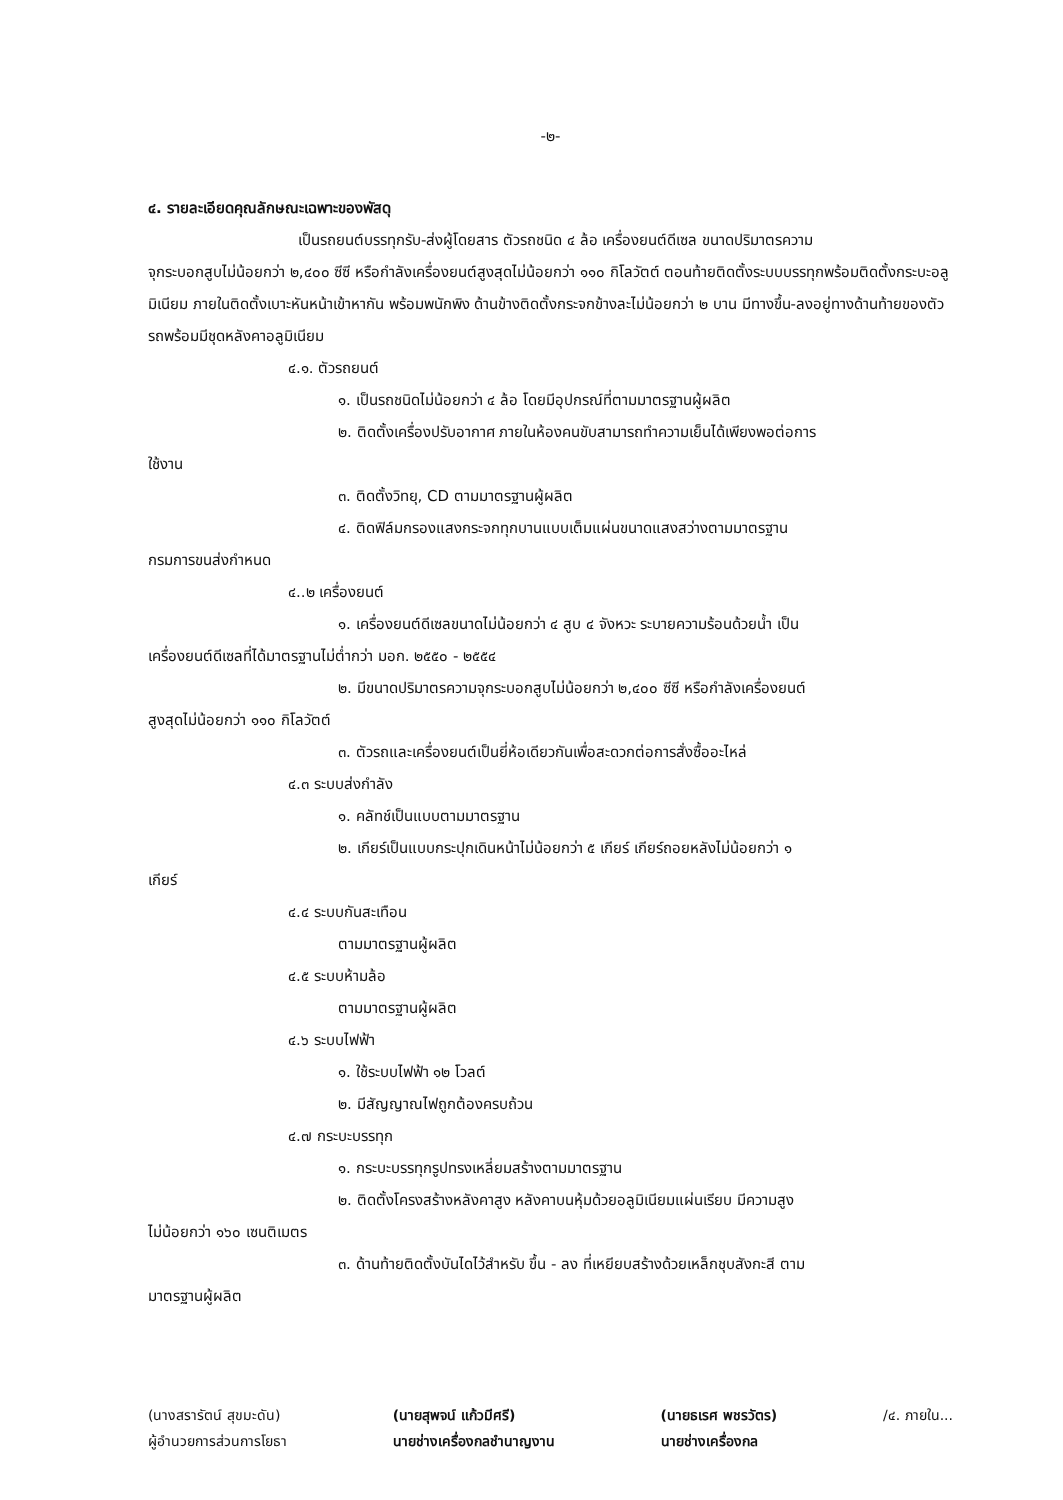-๒-
๔. รายละเอียดคุณลักษณะเฉพาะของพัสดุ
เป็นรถยนต์บรรทุกรับ-ส่งผู้โดยสาร ตัวรถชนิด ๔ ล้อ เครื่องยนต์ดีเซล ขนาดปริมาตรความ
จุกระบอกสูบไม่น้อยกว่า ๒,๔๐๐ ซีซี หรือกำลังเครื่องยนต์สูงสุดไม่น้อยกว่า ๑๑๐ กิโลวัตต์ ตอนท้ายติดตั้งระบบบรรทุกพร้อมติดตั้งกระบะอลูมิเนียม ภายในติดตั้งเบาะหันหน้าเข้าหากัน พร้อมพนักพิง ด้านข้างติดตั้งกระจกข้างละไม่น้อยกว่า ๒ บาน มีทางขึ้น-ลงอยู่ทางด้านท้ายของตัวรถพร้อมมีชุดหลังคาอลูมิเนียม
๔.๑. ตัวรถยนต์
๑. เป็นรถชนิดไม่น้อยกว่า ๔ ล้อ โดยมีอุปกรณ์ที่ตามมาตรฐานผู้ผลิต
๒. ติดตั้งเครื่องปรับอากาศ ภายในห้องคนขับสามารถทำความเย็นได้เพียงพอต่อการ
ใช้งาน
๓. ติดตั้งวิทยุ, CD ตามมาตรฐานผู้ผลิต
๔. ติดฟิล์มกรองแสงกระจกทุกบานแบบเต็มแผ่นขนาดแสงสว่างตามมาตรฐาน
กรมการขนส่งกำหนด
๔..๒ เครื่องยนต์
๑. เครื่องยนต์ดีเซลขนาดไม่น้อยกว่า ๔ สูบ ๔ จังหวะ ระบายความร้อนด้วยน้ำ เป็น
เครื่องยนต์ดีเซลที่ได้มาตรฐานไม่ต่ำกว่า มอก. ๒๕๕๐ - ๒๕๕๔
๒. มีขนาดปริมาตรความจุกระบอกสูบไม่น้อยกว่า ๒,๔๐๐ ซีซี หรือกำลังเครื่องยนต์
สูงสุดไม่น้อยกว่า ๑๑๐ กิโลวัตต์
๓. ตัวรถและเครื่องยนต์เป็นยี่ห้อเดียวกันเพื่อสะดวกต่อการสั่งซื้ออะไหล่
๔.๓ ระบบส่งกำลัง
๑. คลัทช์เป็นแบบตามมาตรฐาน
๒. เกียร์เป็นแบบกระปุกเดินหน้าไม่น้อยกว่า ๕ เกียร์ เกียร์ถอยหลังไม่น้อยกว่า ๑
เกียร์
๔.๔ ระบบกันสะเทือน
ตามมาตรฐานผู้ผลิต
๔.๕ ระบบห้ามล้อ
ตามมาตรฐานผู้ผลิต
๔.๖ ระบบไฟฟ้า
๑. ใช้ระบบไฟฟ้า ๑๒ โวลต์
๒. มีสัญญาณไฟถูกต้องครบถ้วน
๔.๗ กระบะบรรทุก
๑. กระบะบรรทุกรูปทรงเหลี่ยมสร้างตามมาตรฐาน
๒. ติดตั้งโครงสร้างหลังคาสูง หลังคาบนหุ้มด้วยอลูมิเนียมแผ่นเรียบ มีความสูง
ไม่น้อยกว่า ๑๖๐ เซนติเมตร
๓. ด้านท้ายติดตั้งบันไดไว้สำหรับ ขึ้น - ลง ที่เหยียบสร้างด้วยเหล็กชุบสังกะสี ตาม
มาตรฐานผู้ผลิต
(นางสรารัตน์ สุขมะดัน)
ผู้อำนวยการส่วนการโยธา
(นายสุพจน์ แก้วมีศรี)
นายช่างเครื่องกลชำนาญงาน
(นายธเรศ พชรวัตร)
นายช่างเครื่องกล
/๔. ภายใน...